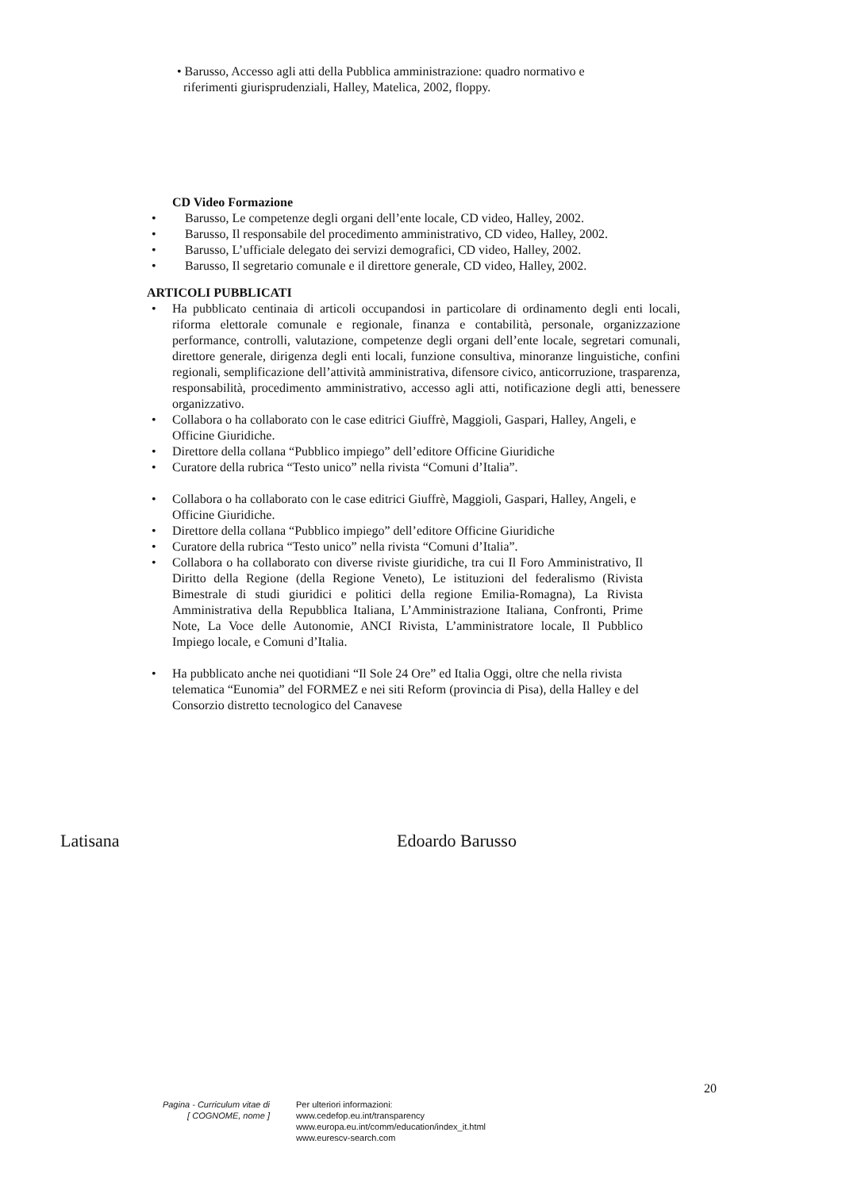• Barusso, Accesso agli atti della Pubblica amministrazione: quadro normativo e
riferimenti giurisprudenziali, Halley, Matelica, 2002, floppy.
CD Video Formazione
• Barusso, Le competenze degli organi dell’ente locale, CD video, Halley, 2002.
• Barusso, Il responsabile del procedimento amministrativo, CD video, Halley, 2002.
• Barusso, L’ufficiale delegato dei servizi demografici, CD video, Halley, 2002.
• Barusso, Il segretario comunale e il direttore generale, CD video, Halley, 2002.
ARTICOLI PUBBLICATI
• Ha pubblicato centinaia di articoli occupandosi in particolare di ordinamento degli enti locali, riforma elettorale comunale e regionale, finanza e contabilità, personale, organizzazione performance, controlli, valutazione, competenze degli organi dell’ente locale, segretari comunali, direttore generale, dirigenza degli enti locali, funzione consultiva, minoranze linguistiche, confini regionali, semplificazione dell’attività amministrativa, difensore civico, anticorruzione, trasparenza, responsabilità, procedimento amministrativo, accesso agli atti, notificazione degli atti, benessere organizzativo.
• Collabora o ha collaborato con le case editrici Giuffrè, Maggioli, Gaspari, Halley, Angeli, e Officine Giuridiche.
• Direttore della collana “Pubblico impiego” dell’editore Officine Giuridiche
• Curatore della rubrica “Testo unico” nella rivista “Comuni d’Italia”.
• Collabora o ha collaborato con le case editrici Giuffrè, Maggioli, Gaspari, Halley, Angeli, e Officine Giuridiche.
• Direttore della collana “Pubblico impiego” dell’editore Officine Giuridiche
• Curatore della rubrica “Testo unico” nella rivista “Comuni d’Italia”.
• Collabora o ha collaborato con diverse riviste giuridiche, tra cui Il Foro Amministrativo, Il Diritto della Regione (della Regione Veneto), Le istituzioni del federalismo (Rivista Bimestrale di studi giuridici e politici della regione Emilia-Romagna), La Rivista Amministrativa della Repubblica Italiana, L’Amministrazione Italiana, Confronti, Prime Note, La Voce delle Autonomie, ANCI Rivista, L’amministratore locale, Il Pubblico Impiego locale, e Comuni d’Italia.
• Ha pubblicato anche nei quotidiani “Il Sole 24 Ore” ed Italia Oggi, oltre che nella rivista telematica “Eunomia” del FORMEZ e nei siti Reform (provincia di Pisa), della Halley e del Consorzio distretto tecnologico del Canavese
Latisana Edoardo Barusso
20
Pagina - Curriculum vitae di
[ COGNOME, nome ]
Per ulteriori informazioni:
www.cedefop.eu.int/transparency
www.europa.eu.int/comm/education/index_it.html
www.eurescv-search.com